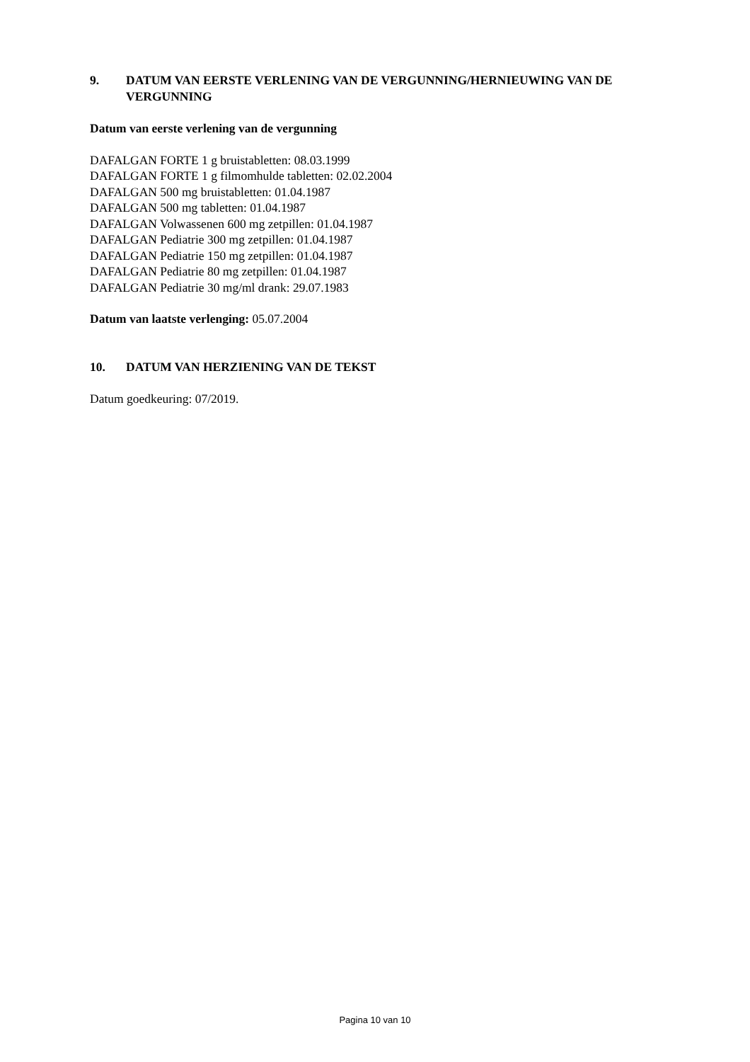9. DATUM VAN EERSTE VERLENING VAN DE VERGUNNING/HERNIEUWING VAN DE VERGUNNING
Datum van eerste verlening van de vergunning
DAFALGAN FORTE 1 g bruistabletten: 08.03.1999
DAFALGAN FORTE 1 g filmomhulde tabletten: 02.02.2004
DAFALGAN 500 mg bruistabletten: 01.04.1987
DAFALGAN 500 mg tabletten: 01.04.1987
DAFALGAN Volwassenen 600 mg zetpillen: 01.04.1987
DAFALGAN Pediatrie 300 mg zetpillen: 01.04.1987
DAFALGAN Pediatrie 150 mg zetpillen: 01.04.1987
DAFALGAN Pediatrie 80 mg zetpillen: 01.04.1987
DAFALGAN Pediatrie 30 mg/ml drank: 29.07.1983
Datum van laatste verlenging: 05.07.2004
10. DATUM VAN HERZIENING VAN DE TEKST
Datum goedkeuring: 07/2019.
Pagina 10 van 10